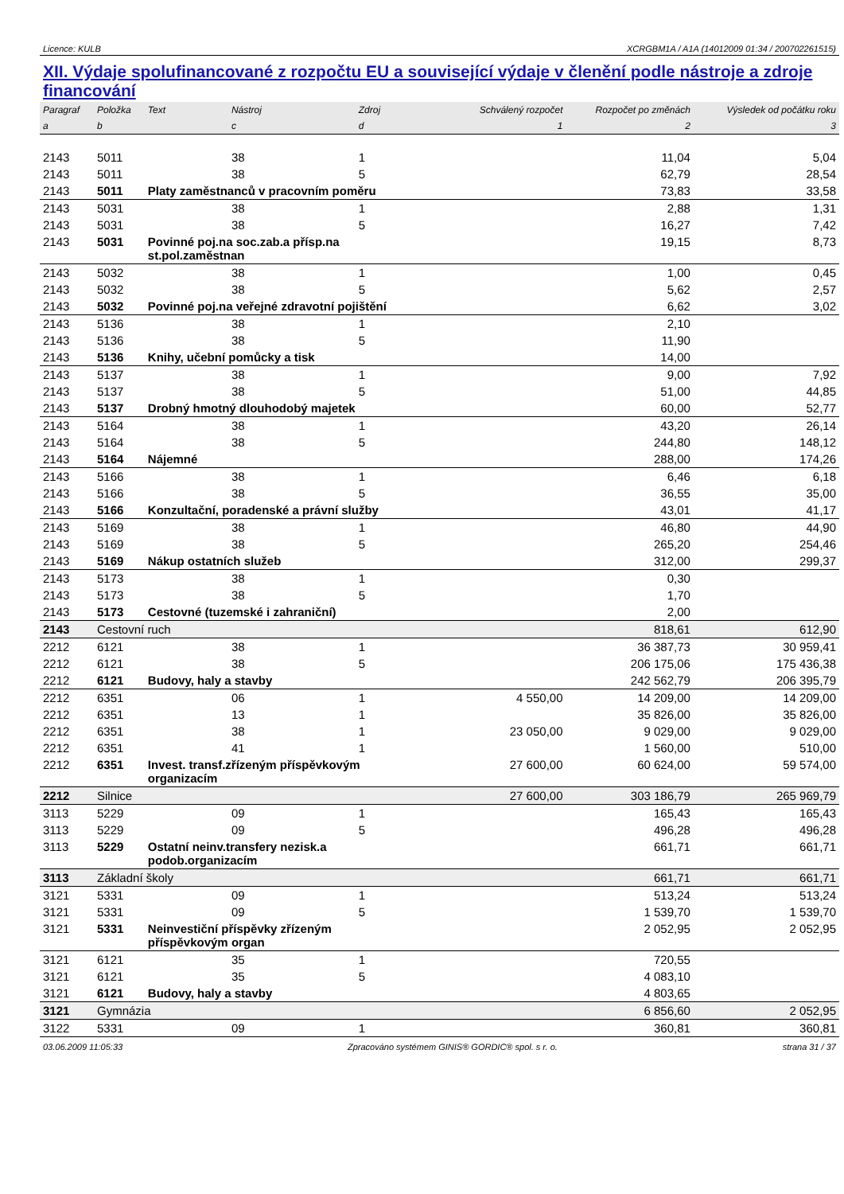Licence: KULB XCRGBM1A / A1A (14012009 01:34 / 200702261515)
XII. Výdaje spolufinancované z rozpočtu EU a související výdaje v členění podle nástroje a zdroje financování
| Paragraf | Položka | Text | Nástroj | Zdroj | Schválený rozpočet | Rozpočet po změnách | Výsledek od počátku roku |
| --- | --- | --- | --- | --- | --- | --- | --- |
| a | b | | c | d | 1 | 2 | 3 |
| 2143 | 5011 | | 38 | 1 | | 11,04 | 5,04 |
| 2143 | 5011 | | 38 | 5 | | 62,79 | 28,54 |
| 2143 | 5011 | Platy zaměstnanců v pracovním poměru | | | | 73,83 | 33,58 |
| 2143 | 5031 | | 38 | 1 | | 2,88 | 1,31 |
| 2143 | 5031 | | 38 | 5 | | 16,27 | 7,42 |
| 2143 | 5031 | Povinné poj.na soc.zab.a přísp.na st.pol.zaměstnan | | | | 19,15 | 8,73 |
| 2143 | 5032 | | 38 | 1 | | 1,00 | 0,45 |
| 2143 | 5032 | | 38 | 5 | | 5,62 | 2,57 |
| 2143 | 5032 | Povinné poj.na veřejné zdravotní pojištění | | | | 6,62 | 3,02 |
| 2143 | 5136 | | 38 | 1 | | 2,10 | |
| 2143 | 5136 | | 38 | 5 | | 11,90 | |
| 2143 | 5136 | Knihy, učební pomůcky a tisk | | | | 14,00 | |
| 2143 | 5137 | | 38 | 1 | | 9,00 | 7,92 |
| 2143 | 5137 | | 38 | 5 | | 51,00 | 44,85 |
| 2143 | 5137 | Drobný hmotný dlouhodobý majetek | | | | 60,00 | 52,77 |
| 2143 | 5164 | | 38 | 1 | | 43,20 | 26,14 |
| 2143 | 5164 | | 38 | 5 | | 244,80 | 148,12 |
| 2143 | 5164 | Nájemné | | | | 288,00 | 174,26 |
| 2143 | 5166 | | 38 | 1 | | 6,46 | 6,18 |
| 2143 | 5166 | | 38 | 5 | | 36,55 | 35,00 |
| 2143 | 5166 | Konzultační, poradenské a právní služby | | | | 43,01 | 41,17 |
| 2143 | 5169 | | 38 | 1 | | 46,80 | 44,90 |
| 2143 | 5169 | | 38 | 5 | | 265,20 | 254,46 |
| 2143 | 5169 | Nákup ostatních služeb | | | | 312,00 | 299,37 |
| 2143 | 5173 | | 38 | 1 | | 0,30 | |
| 2143 | 5173 | | 38 | 5 | | 1,70 | |
| 2143 | 5173 | Cestovné (tuzemské i zahraniční) | | | | 2,00 | |
| 2143 | Cestovní ruch | | | | | 818,61 | 612,90 |
| 2212 | 6121 | | 38 | 1 | | 36 387,73 | 30 959,41 |
| 2212 | 6121 | | 38 | 5 | | 206 175,06 | 175 436,38 |
| 2212 | 6121 | Budovy, haly a stavby | | | | 242 562,79 | 206 395,79 |
| 2212 | 6351 | | 06 | 1 | 4 550,00 | 14 209,00 | 14 209,00 |
| 2212 | 6351 | | 13 | 1 | | 35 826,00 | 35 826,00 |
| 2212 | 6351 | | 38 | 1 | 23 050,00 | 9 029,00 | 9 029,00 |
| 2212 | 6351 | | 41 | 1 | | 1 560,00 | 510,00 |
| 2212 | 6351 | Invest. transf.zřízeným příspěvkovým organizacím | | | 27 600,00 | 60 624,00 | 59 574,00 |
| 2212 | Silnice | | | | 27 600,00 | 303 186,79 | 265 969,79 |
| 3113 | 5229 | | 09 | 1 | | 165,43 | 165,43 |
| 3113 | 5229 | | 09 | 5 | | 496,28 | 496,28 |
| 3113 | 5229 | Ostatní neinv.transfery nezisk.a podob.organizacím | | | | 661,71 | 661,71 |
| 3113 | Základní školy | | | | | 661,71 | 661,71 |
| 3121 | 5331 | | 09 | 1 | | 513,24 | 513,24 |
| 3121 | 5331 | | 09 | 5 | | 1 539,70 | 1 539,70 |
| 3121 | 5331 | Neinvestiční příspěvky zřízeným příspěvkovým organ | | | | 2 052,95 | 2 052,95 |
| 3121 | 6121 | | 35 | 1 | | 720,55 | |
| 3121 | 6121 | | 35 | 5 | | 4 083,10 | |
| 3121 | 6121 | Budovy, haly a stavby | | | | 4 803,65 | |
| 3121 | Gymnázia | | | | | 6 856,60 | 2 052,95 |
| 3122 | 5331 | | 09 | 1 | | 360,81 | 360,81 |
03.06.2009 11:05:33 Zpracováno systémem GINIS® GORDIC® spol. s r. o. strana 31 / 37